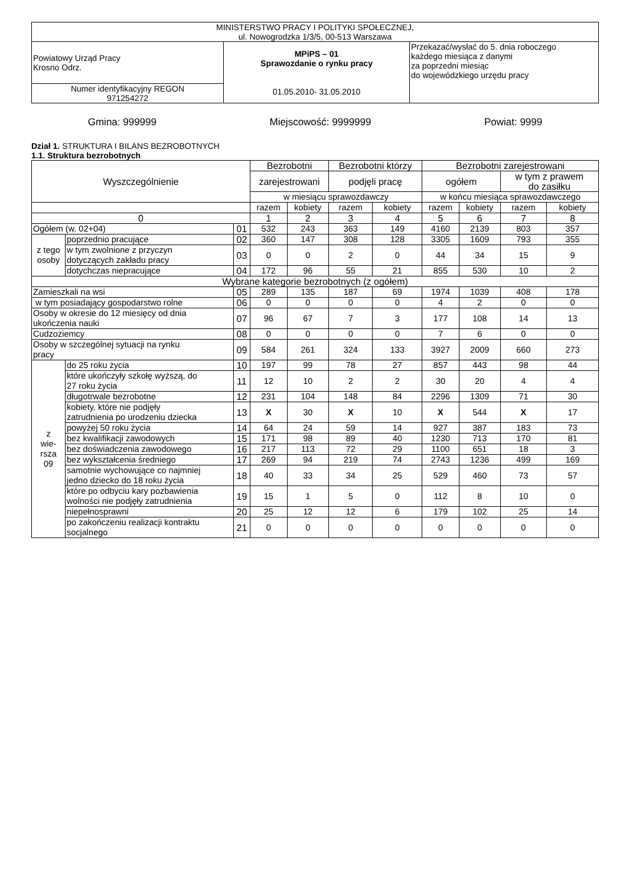| MINISTERSTWO PRACY I POLITYKI SPOŁECZNEJ, ul. Nowogrodzka 1/3/5, 00-513 Warszawa | | |
| Powiatowy Urząd Pracy Krosno Odrz. | MPiPS – 01 Sprawozdanie o rynku pracy 01.05.2010- 31.05.2010 | Przekazać/wysłać do 5. dnia roboczego każdego miesiąca z danymi za poprzedni miesiąc do wojewódzkiego urzędu pracy |
| Numer identyfikacyjny REGON 971254272 | | |
Gmina: 999999 Miejscowość: 9999999 Powiat: 9999
Dział 1. STRUKTURA I BILANS BEZROBOTNYCH
1.1. Struktura bezrobotnych
| Wyszczególnienie | | | Bezrobotni | | Bezrobotni którzy | | Bezrobotni zarejestrowani | | | |
| --- | --- | --- | --- | --- | --- | --- | --- | --- | --- | --- |
| | | | zarejestrowani | | podjęli pracę | | ogółem | | w tym z prawem do zasiłku | |
| | | | w miesiącu sprawozdawczy | | | | w końcu miesiąca sprawozdawczego | | | |
| | | | razem | kobiety | razem | kobiety | razem | kobiety | razem | kobiety |
| 0 | | | 1 | 2 | 3 | 4 | 5 | 6 | 7 | 8 |
| Ogółem (w. 02+04) | | 01 | 532 | 243 | 363 | 149 | 4160 | 2139 | 803 | 357 |
| z tego osoby | poprzednio pracujące | 02 | 360 | 147 | 308 | 128 | 3305 | 1609 | 793 | 355 |
| | w tym zwolnione z przyczyn dotyczących zakładu pracy | 03 | 0 | 0 | 2 | 0 | 44 | 34 | 15 | 9 |
| | dotychczas niepracujące | 04 | 172 | 96 | 55 | 21 | 855 | 530 | 10 | 2 |
| Wybrane kategorie bezrobotnych (z ogółem) | | | | | | | | | | |
| Zamieszkali na wsi | | 05 | 289 | 135 | 187 | 69 | 1974 | 1039 | 408 | 178 |
| w tym posiadający gospodarstwo rolne | | 06 | 0 | 0 | 0 | 0 | 4 | 2 | 0 | 0 |
| Osoby w okresie do 12 miesięcy od dnia ukończenia nauki | | 07 | 96 | 67 | 7 | 3 | 177 | 108 | 14 | 13 |
| Cudzoziemcy | | 08 | 0 | 0 | 0 | 0 | 7 | 6 | 0 | 0 |
| Osoby w szczególnej sytuacji na rynku pracy | | 09 | 584 | 261 | 324 | 133 | 3927 | 2009 | 660 | 273 |
| z wie- rsza 09 | do 25 roku życia | 10 | 197 | 99 | 78 | 27 | 857 | 443 | 98 | 44 |
| | które ukończyły szkołę wyższą, do 27 roku życia | 11 | 12 | 10 | 2 | 2 | 30 | 20 | 4 | 4 |
| | długotrwale bezrobotne | 12 | 231 | 104 | 148 | 84 | 2296 | 1309 | 71 | 30 |
| | kobiety, które nie podjęły zatrudnienia po urodzeniu dziecka | 13 | X | 30 | X | 10 | X | 544 | X | 17 |
| | powyżej 50 roku życia | 14 | 64 | 24 | 59 | 14 | 927 | 387 | 183 | 73 |
| | bez kwalifikacji zawodowych | 15 | 171 | 98 | 89 | 40 | 1230 | 713 | 170 | 81 |
| | bez doświadczenia zawodowego | 16 | 217 | 113 | 72 | 29 | 1100 | 651 | 18 | 3 |
| | bez wykształcenia średniego | 17 | 269 | 94 | 219 | 74 | 2743 | 1236 | 499 | 169 |
| | samotnie wychowujące co najmniej jedno dziecko do 18 roku życia | 18 | 40 | 33 | 34 | 25 | 529 | 460 | 73 | 57 |
| | które po odbyciu kary pozbawienia wolności nie podjęły zatrudnienia | 19 | 15 | 1 | 5 | 0 | 112 | 8 | 10 | 0 |
| | niepełnosprawni | 20 | 25 | 12 | 12 | 6 | 179 | 102 | 25 | 14 |
| | po zakończeniu realizacji kontraktu socjalnego | 21 | 0 | 0 | 0 | 0 | 0 | 0 | 0 | 0 |